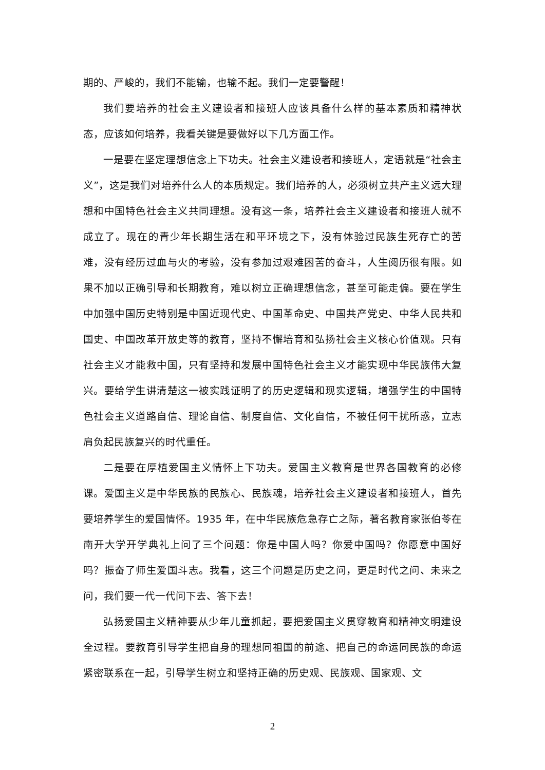期的、严峻的，我们不能输，也输不起。我们一定要警醒！
我们要培养的社会主义建设者和接班人应该具备什么样的基本素质和精神状态，应该如何培养，我看关键是要做好以下几方面工作。
一是要在坚定理想信念上下功夫。社会主义建设者和接班人，定语就是“社会主义”，这是我们对培养什么人的本质规定。我们培养的人，必须树立共产主义远大理想和中国特色社会主义共同理想。没有这一条，培养社会主义建设者和接班人就不成立了。现在的青少年长期生活在和平环境之下，没有体验过民族生死存亡的苦难，没有经历过血与火的考验，没有参加过艰难困苦的奋斗，人生阅历很有限。如果不加以正确引导和长期教育，难以树立正确理想信念，甚至可能走偏。要在学生中加强中国历史特别是中国近现代史、中国革命史、中国共产党史、中华人民共和国史、中国改革开放史等的教育，坚持不懈培育和弘扬社会主义核心价值观。只有社会主义才能救中国，只有坚持和发展中国特色社会主义才能实现中华民族伟大复兴。要给学生讲清楚这一被实践证明了的历史逻辑和现实逻辑，增强学生的中国特色社会主义道路自信、理论自信、制度自信、文化自信，不被任何干扰所惑，立志肩负起民族复兴的时代重任。
二是要在厚植爱国主义情怀上下功夫。爱国主义教育是世界各国教育的必修课。爱国主义是中华民族的民族心、民族魂，培养社会主义建设者和接班人，首先要培养学生的爱国情怀。1935 年，在中华民族危急存亡之际，著名教育家张伯苓在南开大学开学典礼上问了三个问题：你是中国人吗？你爱中国吗？你愿意中国好吗？振奋了师生爱国斗志。我看，这三个问题是历史之问，更是时代之问、未来之问，我们要一代一代问下去、答下去！
弘扬爱国主义精神要从少年儿童抓起，要把爱国主义贯穿教育和精神文明建设全过程。要教育引导学生把自身的理想同祖国的前途、把自己的命运同民族的命运紧密联系在一起，引导学生树立和坚持正确的历史观、民族观、国家观、文
2